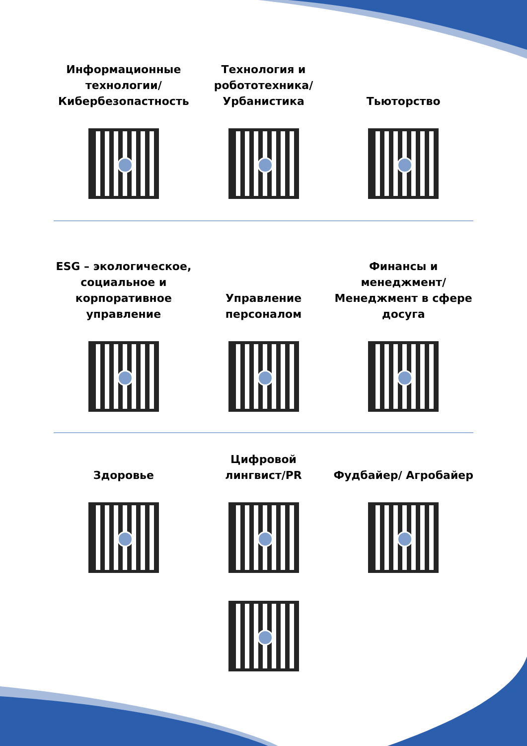Информационные технологии/ Кибербезопастность
Технология и робототехника/ Урбанистика
Тьюторство
ESG – экологическое, социальное и корпоративное управление
Управление персоналом Финансы и менеджмент/ Менеджмент в сфере досуга
Здоровье Цифровой лингвист/PR Фудбайер/ Агробайер